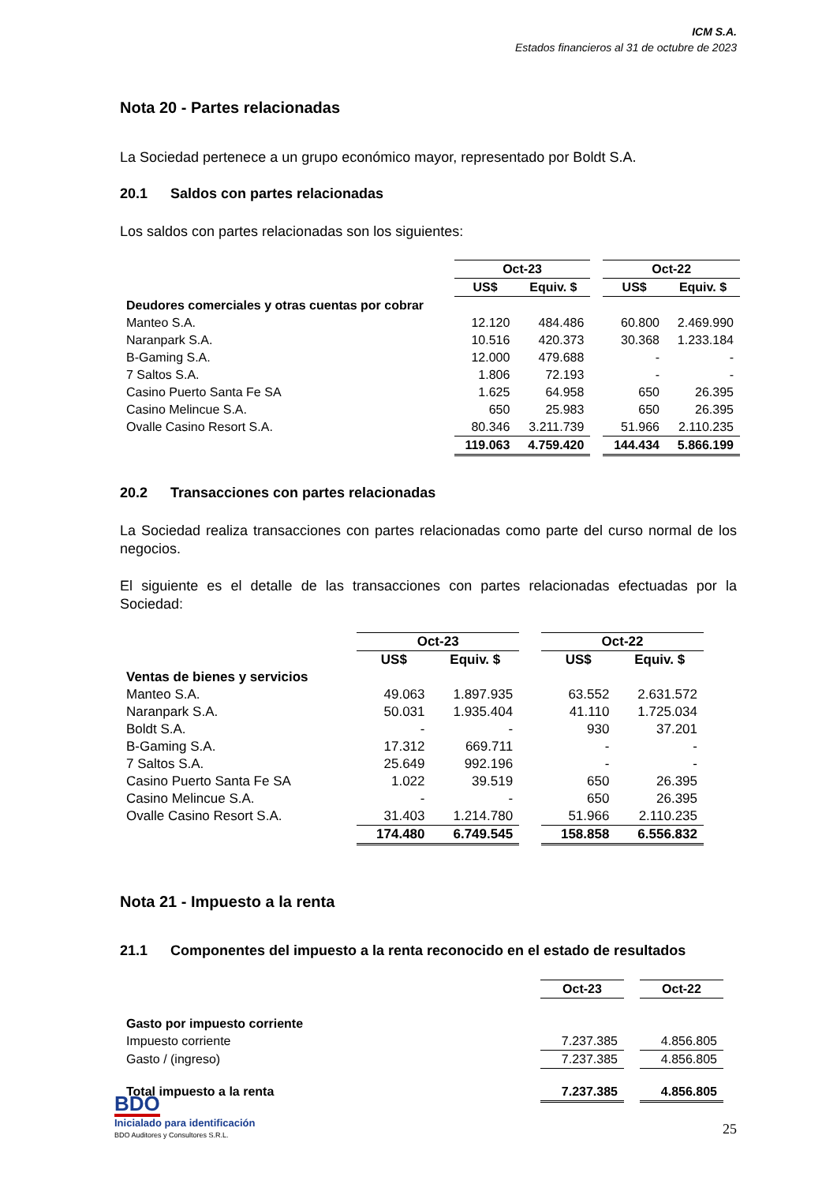ICM S.A.
Estados financieros al 31 de octubre de 2023
Nota 20 - Partes relacionadas
La Sociedad pertenece a un grupo económico mayor, representado por Boldt S.A.
20.1 Saldos con partes relacionadas
Los saldos con partes relacionadas son los siguientes:
| | Oct-23 | | | Oct-22 | |
| | US$ | Equiv. $ | | US$ | Equiv. $ |
| Deudores comerciales y otras cuentas por cobrar | | | | | |
| Manteo S.A. | 12.120 | 484.486 | | 60.800 | 2.469.990 |
| Naranpark S.A. | 10.516 | 420.373 | | 30.368 | 1.233.184 |
| B-Gaming S.A. | 12.000 | 479.688 | | - | - |
| 7 Saltos S.A. | 1.806 | 72.193 | | - | - |
| Casino Puerto Santa Fe SA | 1.625 | 64.958 | | 650 | 26.395 |
| Casino Melincue S.A. | 650 | 25.983 | | 650 | 26.395 |
| Ovalle Casino Resort S.A. | 80.346 | 3.211.739 | | 51.966 | 2.110.235 |
| | 119.063 | 4.759.420 | | 144.434 | 5.866.199 |
20.2 Transacciones con partes relacionadas
La Sociedad realiza transacciones con partes relacionadas como parte del curso normal de los negocios.
El siguiente es el detalle de las transacciones con partes relacionadas efectuadas por la Sociedad:
| | Oct-23 | | | Oct-22 | |
| | US$ | Equiv. $ | | US$ | Equiv. $ |
| Ventas de bienes y servicios | | | | | |
| Manteo S.A. | 49.063 | 1.897.935 | | 63.552 | 2.631.572 |
| Naranpark S.A. | 50.031 | 1.935.404 | | 41.110 | 1.725.034 |
| Boldt S.A. | - | - | | 930 | 37.201 |
| B-Gaming S.A. | 17.312 | 669.711 | | - | - |
| 7 Saltos S.A. | 25.649 | 992.196 | | - | - |
| Casino Puerto Santa Fe SA | 1.022 | 39.519 | | 650 | 26.395 |
| Casino Melincue S.A. | - | - | | 650 | 26.395 |
| Ovalle Casino Resort S.A. | 31.403 | 1.214.780 | | 51.966 | 2.110.235 |
| | 174.480 | 6.749.545 | | 158.858 | 6.556.832 |
Nota 21 - Impuesto a la renta
21.1 Componentes del impuesto a la renta reconocido en el estado de resultados
| | Oct-23 | | Oct-22 |
| Gasto por impuesto corriente | | | |
| Impuesto corriente | 7.237.385 | | 4.856.805 |
| Gasto / (ingreso) | 7.237.385 | | 4.856.805 |
| Total impuesto a la renta | 7.237.385 | | 4.856.805 |
BDO
Inicialado para identificación
BDO Auditores y Consultores S.R.L.
25